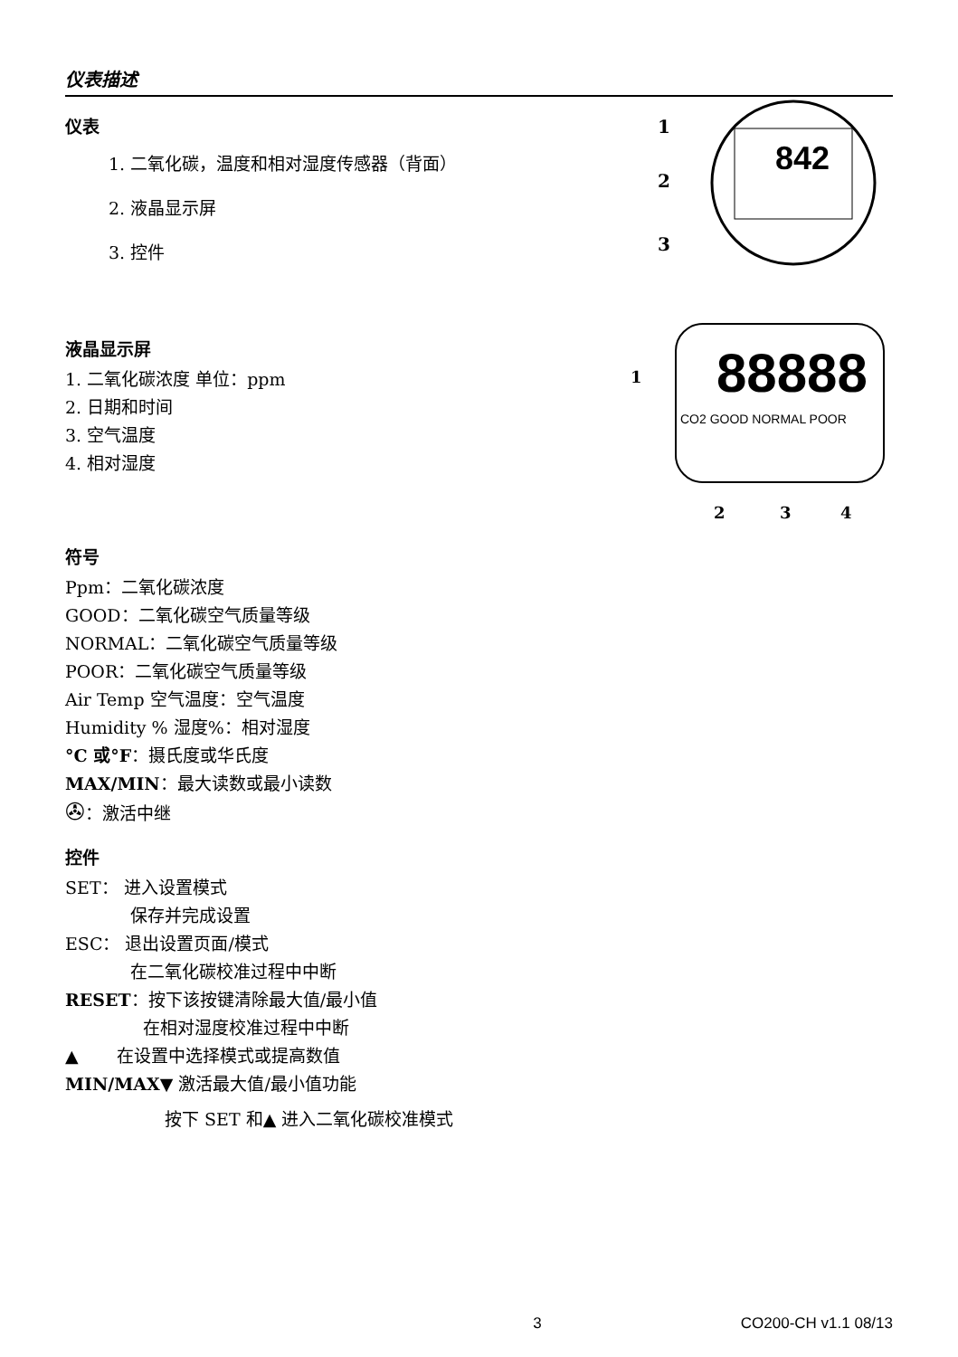仪表描述
仪表
1. 二氧化碳，温度和相对湿度传感器（背面）
2. 液晶显示屏
3. 控件
842
1
2
3
液晶显示屏
1. 二氧化碳浓度 单位：ppm
2. 日期和时间
3. 空气温度
4. 相对湿度
88888
CO2 GOOD NORMAL POOR
1
2
3
4
符号
Ppm：二氧化碳浓度
GOOD：二氧化碳空气质量等级
NORMAL：二氧化碳空气质量等级
POOR：二氧化碳空气质量等级
Air Temp 空气温度：空气温度
Humidity % 湿度%：相对湿度
°C 或°F：摄氏度或华氏度
MAX/MIN：最大读数或最小读数
✇：激活中继
控件
SET： 进入设置模式
保存并完成设置
ESC： 退出设置页面/模式
在二氧化碳校准过程中中断
RESET：按下该按键清除最大值/最小值
在相对湿度校准过程中中断
▲ 在设置中选择模式或提高数值
MIN/MAX▼ 激活最大值/最小值功能
按下 SET 和▲ 进入二氧化碳校准模式
3 CO200-CH v1.1 08/13